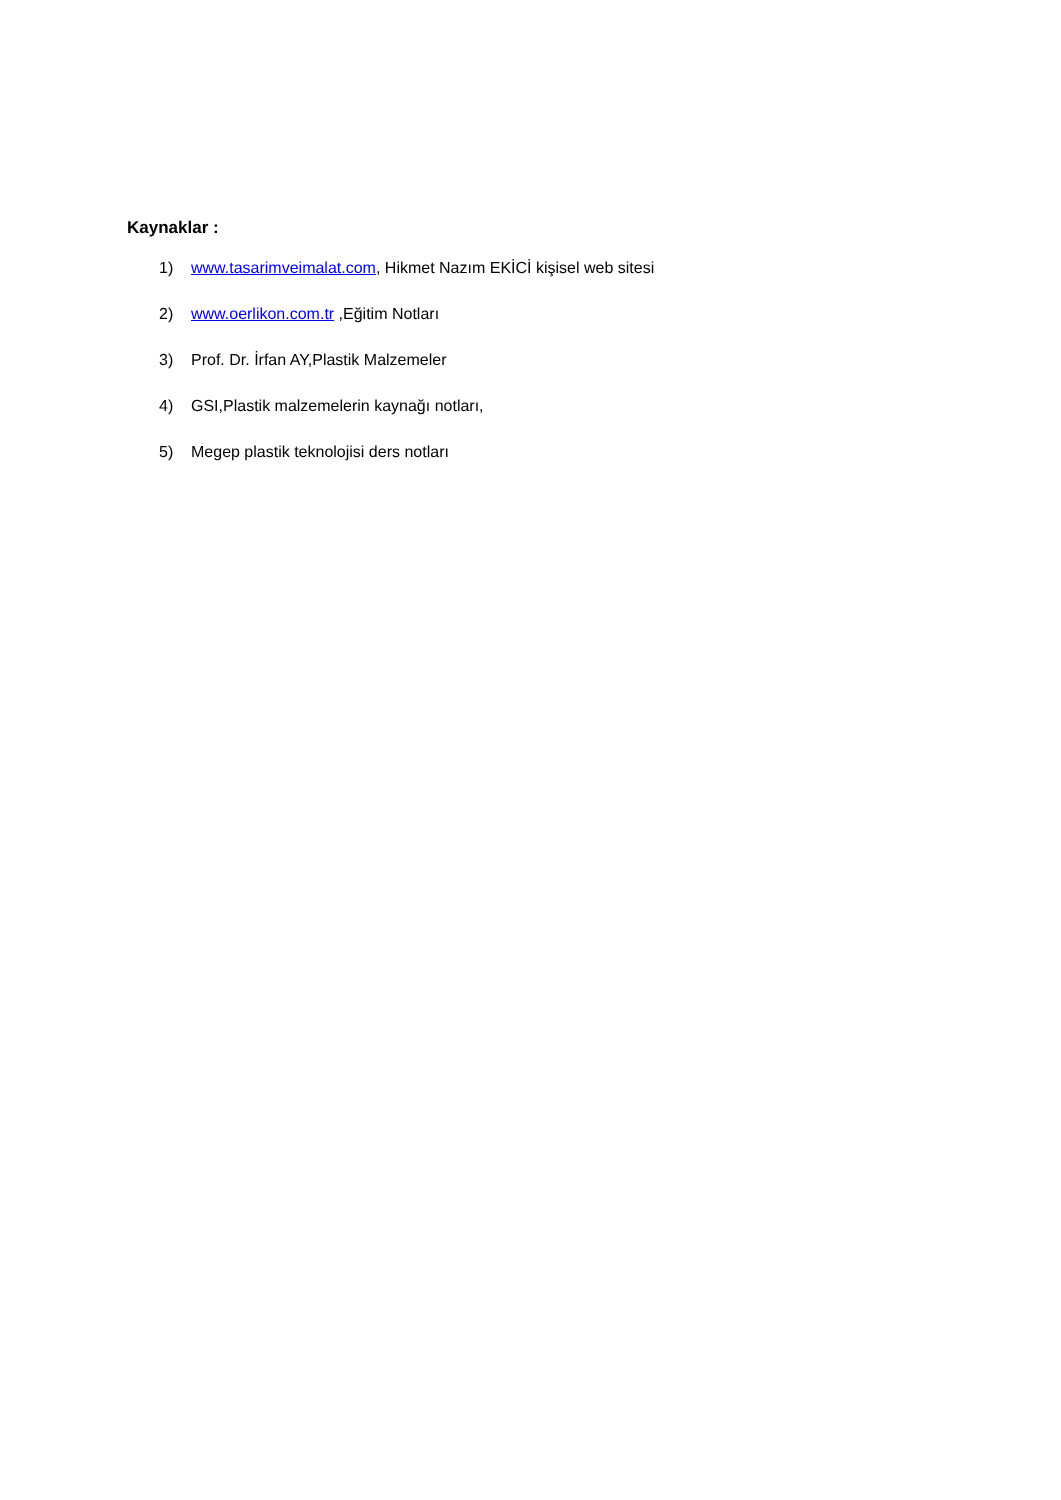Kaynaklar :
1) www.tasarimveimalat.com, Hikmet Nazım EKİCİ kişisel web sitesi
2) www.oerlikon.com.tr ,Eğitim Notları
3) Prof. Dr. İrfan AY,Plastik Malzemeler
4) GSI,Plastik malzemelerin kaynağı notları,
5) Megep plastik teknolojisi ders notları